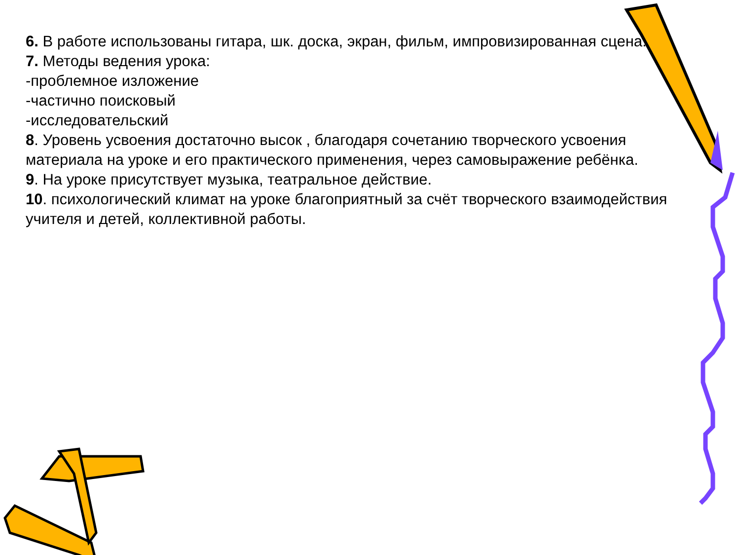6. В работе использованы гитара, шк. доска, экран, фильм, импровизированная сцена.
7. Методы ведения урока:
-проблемное изложение
-частично поисковый
-исследовательский
8. Уровень усвоения достаточно высок , благодаря сочетанию творческого усвоения материала на уроке и его практического применения, через самовыражение ребёнка.
9. На уроке присутствует музыка, театральное действие.
10. психологический климат на уроке благоприятный за счёт творческого взаимодействия учителя и детей, коллективной работы.